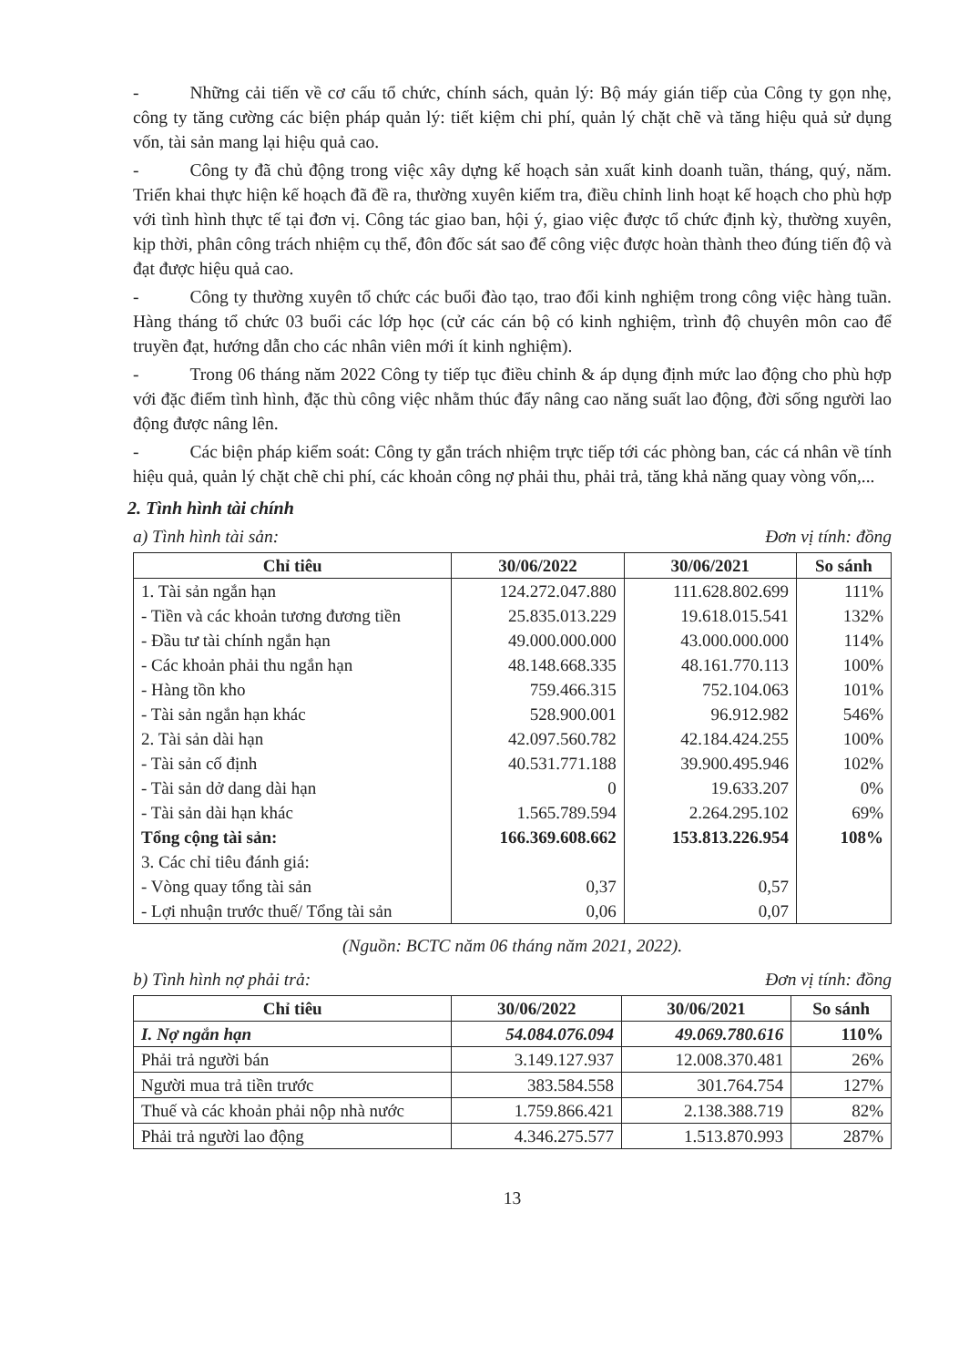- Những cải tiến về cơ cấu tổ chức, chính sách, quản lý: Bộ máy gián tiếp của Công ty gọn nhẹ, công ty tăng cường các biện pháp quản lý: tiết kiệm chi phí, quản lý chặt chẽ và tăng hiệu quả sử dụng vốn, tài sản mang lại hiệu quả cao.
- Công ty đã chủ động trong việc xây dựng kế hoạch sản xuất kinh doanh tuần, tháng, quý, năm. Triển khai thực hiện kế hoạch đã đề ra, thường xuyên kiểm tra, điều chỉnh linh hoạt kế hoạch cho phù hợp với tình hình thực tế tại đơn vị. Công tác giao ban, hội ý, giao việc được tổ chức định kỳ, thường xuyên, kịp thời, phân công trách nhiệm cụ thể, đôn đốc sát sao để công việc được hoàn thành theo đúng tiến độ và đạt được hiệu quả cao.
- Công ty thường xuyên tổ chức các buổi đào tạo, trao đổi kinh nghiệm trong công việc hàng tuần. Hàng tháng tổ chức 03 buổi các lớp học (cử các cán bộ có kinh nghiệm, trình độ chuyên môn cao để truyền đạt, hướng dẫn cho các nhân viên mới ít kinh nghiệm).
- Trong 06 tháng năm 2022 Công ty tiếp tục điều chỉnh & áp dụng định mức lao động cho phù hợp với đặc điểm tình hình, đặc thù công việc nhằm thúc đẩy nâng cao năng suất lao động, đời sống người lao động được nâng lên.
- Các biện pháp kiểm soát: Công ty gắn trách nhiệm trực tiếp tới các phòng ban, các cá nhân về tính hiệu quả, quản lý chặt chẽ chi phí, các khoản công nợ phải thu, phải trả, tăng khả năng quay vòng vốn,...
2. Tình hình tài chính
a) Tình hình tài sản: Đơn vị tính: đồng
| Chỉ tiêu | 30/06/2022 | 30/06/2021 | So sánh |
| --- | --- | --- | --- |
| 1. Tài sản ngắn hạn | 124.272.047.880 | 111.628.802.699 | 111% |
| - Tiền và các khoản tương đương tiền | 25.835.013.229 | 19.618.015.541 | 132% |
| - Đầu tư tài chính ngắn hạn | 49.000.000.000 | 43.000.000.000 | 114% |
| - Các khoản phải thu ngắn hạn | 48.148.668.335 | 48.161.770.113 | 100% |
| - Hàng tồn kho | 759.466.315 | 752.104.063 | 101% |
| - Tài sản ngắn hạn khác | 528.900.001 | 96.912.982 | 546% |
| 2. Tài sản dài hạn | 42.097.560.782 | 42.184.424.255 | 100% |
| - Tài sản cố định | 40.531.771.188 | 39.900.495.946 | 102% |
| - Tài sản dở dang dài hạn | 0 | 19.633.207 | 0% |
| - Tài sản dài hạn khác | 1.565.789.594 | 2.264.295.102 | 69% |
| Tổng cộng tài sản: | 166.369.608.662 | 153.813.226.954 | 108% |
| 3. Các chỉ tiêu đánh giá: | | | |
| - Vòng quay tổng tài sản | 0,37 | 0,57 | |
| - Lợi nhuận trước thuế/ Tổng tài sản | 0,06 | 0,07 | |
(Nguồn: BCTC năm 06 tháng năm 2021, 2022).
b) Tình hình nợ phải trả: Đơn vị tính: đồng
| Chỉ tiêu | 30/06/2022 | 30/06/2021 | So sánh |
| --- | --- | --- | --- |
| I. Nợ ngắn hạn | 54.084.076.094 | 49.069.780.616 | 110% |
| Phải trả người bán | 3.149.127.937 | 12.008.370.481 | 26% |
| Người mua trả tiền trước | 383.584.558 | 301.764.754 | 127% |
| Thuế và các khoản phải nộp nhà nước | 1.759.866.421 | 2.138.388.719 | 82% |
| Phải trả người lao động | 4.346.275.577 | 1.513.870.993 | 287% |
13